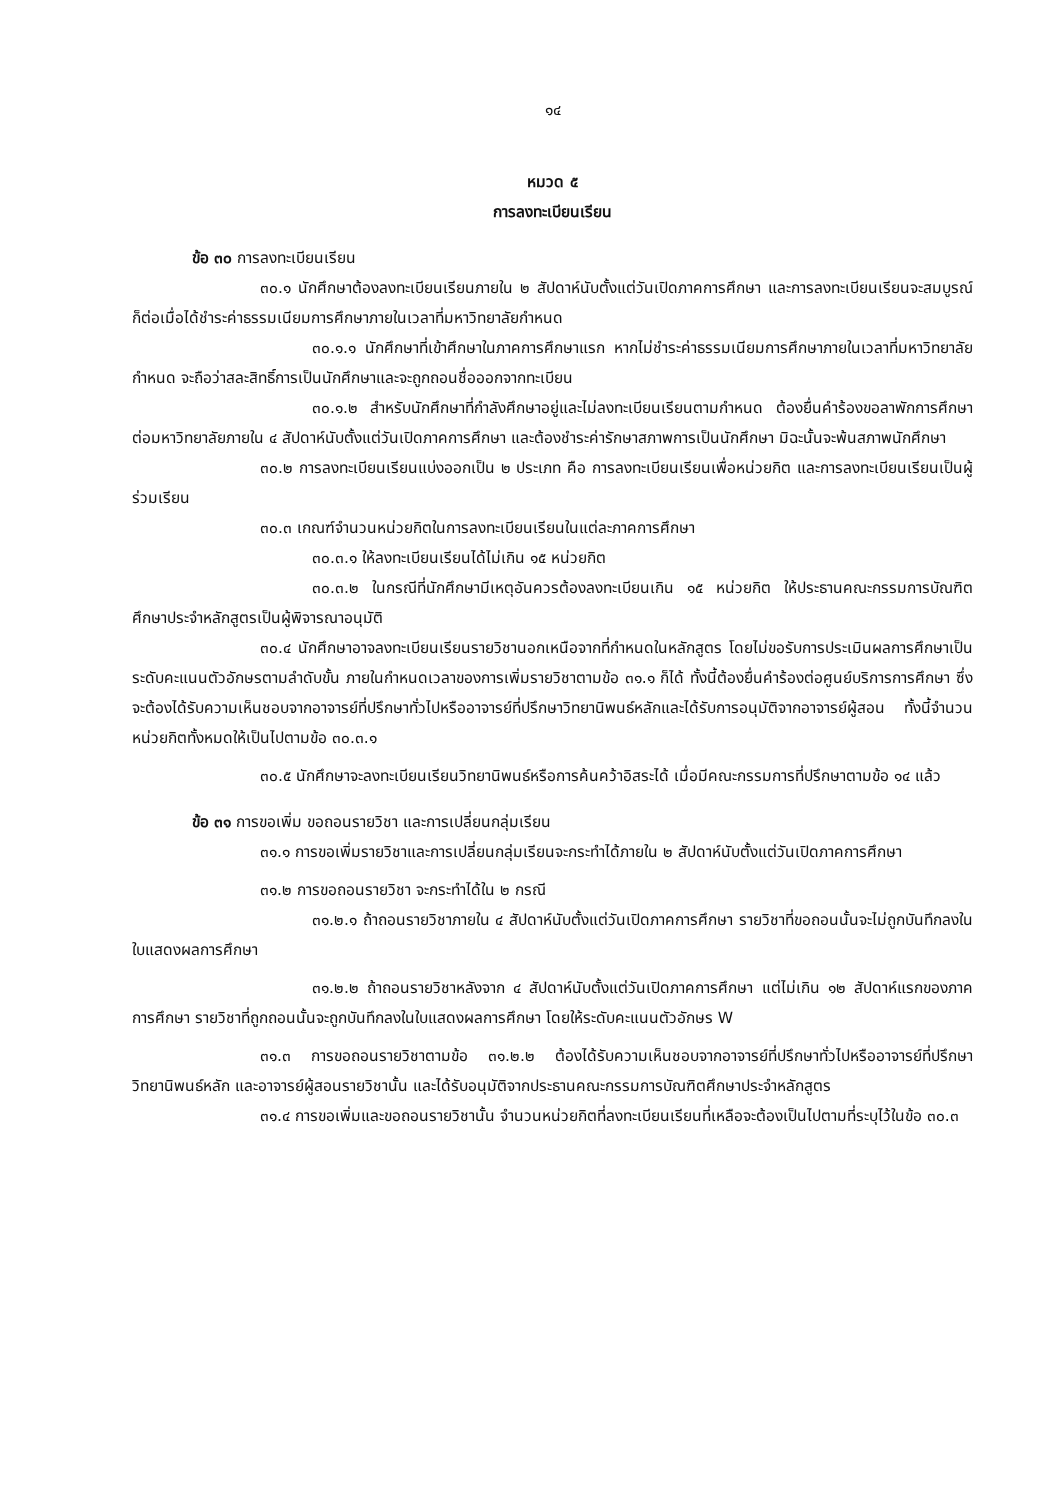๑๔
หมวด ๕
การลงทะเบียนเรียน
ข้อ ๓๐ การลงทะเบียนเรียน
๓๐.๑ นักศึกษาต้องลงทะเบียนเรียนภายใน ๒ สัปดาห์นับตั้งแต่วันเปิดภาคการศึกษา และการลงทะเบียนเรียนจะสมบูรณ์ก็ต่อเมื่อได้ชำระค่าธรรมเนียมการศึกษาภายในเวลาที่มหาวิทยาลัยกำหนด
๓๐.๑.๑ นักศึกษาที่เข้าศึกษาในภาคการศึกษาแรก หากไม่ชำระค่าธรรมเนียมการศึกษาภายในเวลาที่มหาวิทยาลัยกำหนด จะถือว่าสละสิทธิ์การเป็นนักศึกษาและจะถูกถอนชื่อออกจากทะเบียน
๓๐.๑.๒ สำหรับนักศึกษาที่กำลังศึกษาอยู่และไม่ลงทะเบียนเรียนตามกำหนด ต้องยื่นคำร้องขอลาพักการศึกษาต่อมหาวิทยาลัยภายใน ๔ สัปดาห์นับตั้งแต่วันเปิดภาคการศึกษา และต้องชำระค่ารักษาสภาพการเป็นนักศึกษา มิฉะนั้นจะพ้นสภาพนักศึกษา
๓๐.๒ การลงทะเบียนเรียนแบ่งออกเป็น ๒ ประเภท คือ การลงทะเบียนเรียนเพื่อหน่วยกิต และการลงทะเบียนเรียนเป็นผู้ร่วมเรียน
๓๐.๓ เกณฑ์จำนวนหน่วยกิตในการลงทะเบียนเรียนในแต่ละภาคการศึกษา
๓๐.๓.๑ ให้ลงทะเบียนเรียนได้ไม่เกิน ๑๕ หน่วยกิต
๓๐.๓.๒ ในกรณีที่นักศึกษามีเหตุอันควรต้องลงทะเบียนเกิน ๑๕ หน่วยกิต ให้ประธานคณะกรรมการบัณฑิตศึกษาประจำหลักสูตรเป็นผู้พิจารณาอนุมัติ
๓๐.๔ นักศึกษาอาจลงทะเบียนเรียนรายวิชานอกเหนือจากที่กำหนดในหลักสูตร โดยไม่ขอรับการประเมินผลการศึกษาเป็นระดับคะแนนตัวอักษรตามลำดับขั้น ภายในกำหนดเวลาของการเพิ่มรายวิชาตามข้อ ๓๑.๑ ก็ได้ ทั้งนี้ต้องยื่นคำร้องต่อศูนย์บริการการศึกษา ซึ่งจะต้องได้รับความเห็นชอบจากอาจารย์ที่ปรึกษาทั่วไปหรืออาจารย์ที่ปรึกษาวิทยานิพนธ์หลักและได้รับการอนุมัติจากอาจารย์ผู้สอน ทั้งนี้จำนวนหน่วยกิตทั้งหมดให้เป็นไปตามข้อ ๓๐.๓.๑
๓๐.๕ นักศึกษาจะลงทะเบียนเรียนวิทยานิพนธ์หรือการค้นคว้าอิสระได้ เมื่อมีคณะกรรมการที่ปรึกษาตามข้อ ๑๔ แล้ว
ข้อ ๓๑ การขอเพิ่ม ขอถอนรายวิชา และการเปลี่ยนกลุ่มเรียน
๓๑.๑ การขอเพิ่มรายวิชาและการเปลี่ยนกลุ่มเรียนจะกระทำได้ภายใน ๒ สัปดาห์นับตั้งแต่วันเปิดภาคการศึกษา
๓๑.๒ การขอถอนรายวิชา จะกระทำได้ใน ๒ กรณี
๓๑.๒.๑ ถ้าถอนรายวิชาภายใน ๔ สัปดาห์นับตั้งแต่วันเปิดภาคการศึกษา รายวิชาที่ขอถอนนั้นจะไม่ถูกบันทึกลงในใบแสดงผลการศึกษา
๓๑.๒.๒ ถ้าถอนรายวิชาหลังจาก ๔ สัปดาห์นับตั้งแต่วันเปิดภาคการศึกษา แต่ไม่เกิน ๑๒ สัปดาห์แรกของภาคการศึกษา รายวิชาที่ถูกถอนนั้นจะถูกบันทึกลงในใบแสดงผลการศึกษา โดยให้ระดับคะแนนตัวอักษร W
๓๑.๓ การขอถอนรายวิชาตามข้อ ๓๑.๒.๒ ต้องได้รับความเห็นชอบจากอาจารย์ที่ปรึกษาทั่วไปหรืออาจารย์ที่ปรึกษาวิทยานิพนธ์หลัก และอาจารย์ผู้สอนรายวิชานั้น และได้รับอนุมัติจากประธานคณะกรรมการบัณฑิตศึกษาประจำหลักสูตร
๓๑.๔ การขอเพิ่มและขอถอนรายวิชานั้น จำนวนหน่วยกิตที่ลงทะเบียนเรียนที่เหลือจะต้องเป็นไปตามที่ระบุไว้ในข้อ ๓๐.๓